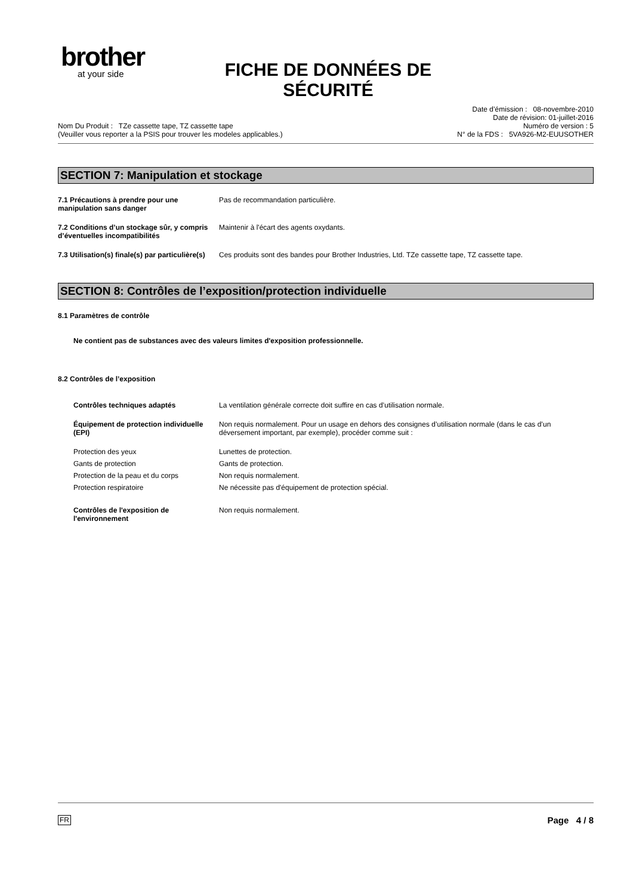brother
at your side
FICHE DE DONNÉES DE SÉCURITÉ
Nom Du Produit : TZe cassette tape, TZ cassette tape
(Veuiller vous reporter a la PSIS pour trouver les modeles applicables.)
Date d’émission : 08-novembre-2010
Date de révision: 01-juillet-2016
Numéro de version : 5
N° de la FDS : 5VA926-M2-EUUSOTHER
SECTION 7: Manipulation et stockage
7.1 Précautions à prendre pour une manipulation sans danger
Pas de recommandation particulière.
7.2 Conditions d’un stockage sûr, y compris d’éventuelles incompatibilités
Maintenir à l'écart des agents oxydants.
7.3 Utilisation(s) finale(s) par particulière(s)
Ces produits sont des bandes pour Brother Industries, Ltd. TZe cassette tape, TZ cassette tape.
SECTION 8: Contrôles de l’exposition/protection individuelle
8.1 Paramètres de contrôle
Ne contient pas de substances avec des valeurs limites d'exposition professionnelle.
8.2 Contrôles de l’exposition
Contrôles techniques adaptés La ventilation générale correcte doit suffire en cas d’utilisation normale.
Équipement de protection individuelle (EPI)
Non requis normalement. Pour un usage en dehors des consignes d’utilisation normale (dans le cas d’un déversement important, par exemple), procéder comme suit :
Protection des yeux Lunettes de protection.
Gants de protection Gants de protection.
Protection de la peau et du corps Non requis normalement.
Protection respiratoire Ne nécessite pas d'équipement de protection spécial.
Contrôles de l'exposition de l'environnement
Non requis normalement.
FR Page 4 / 8